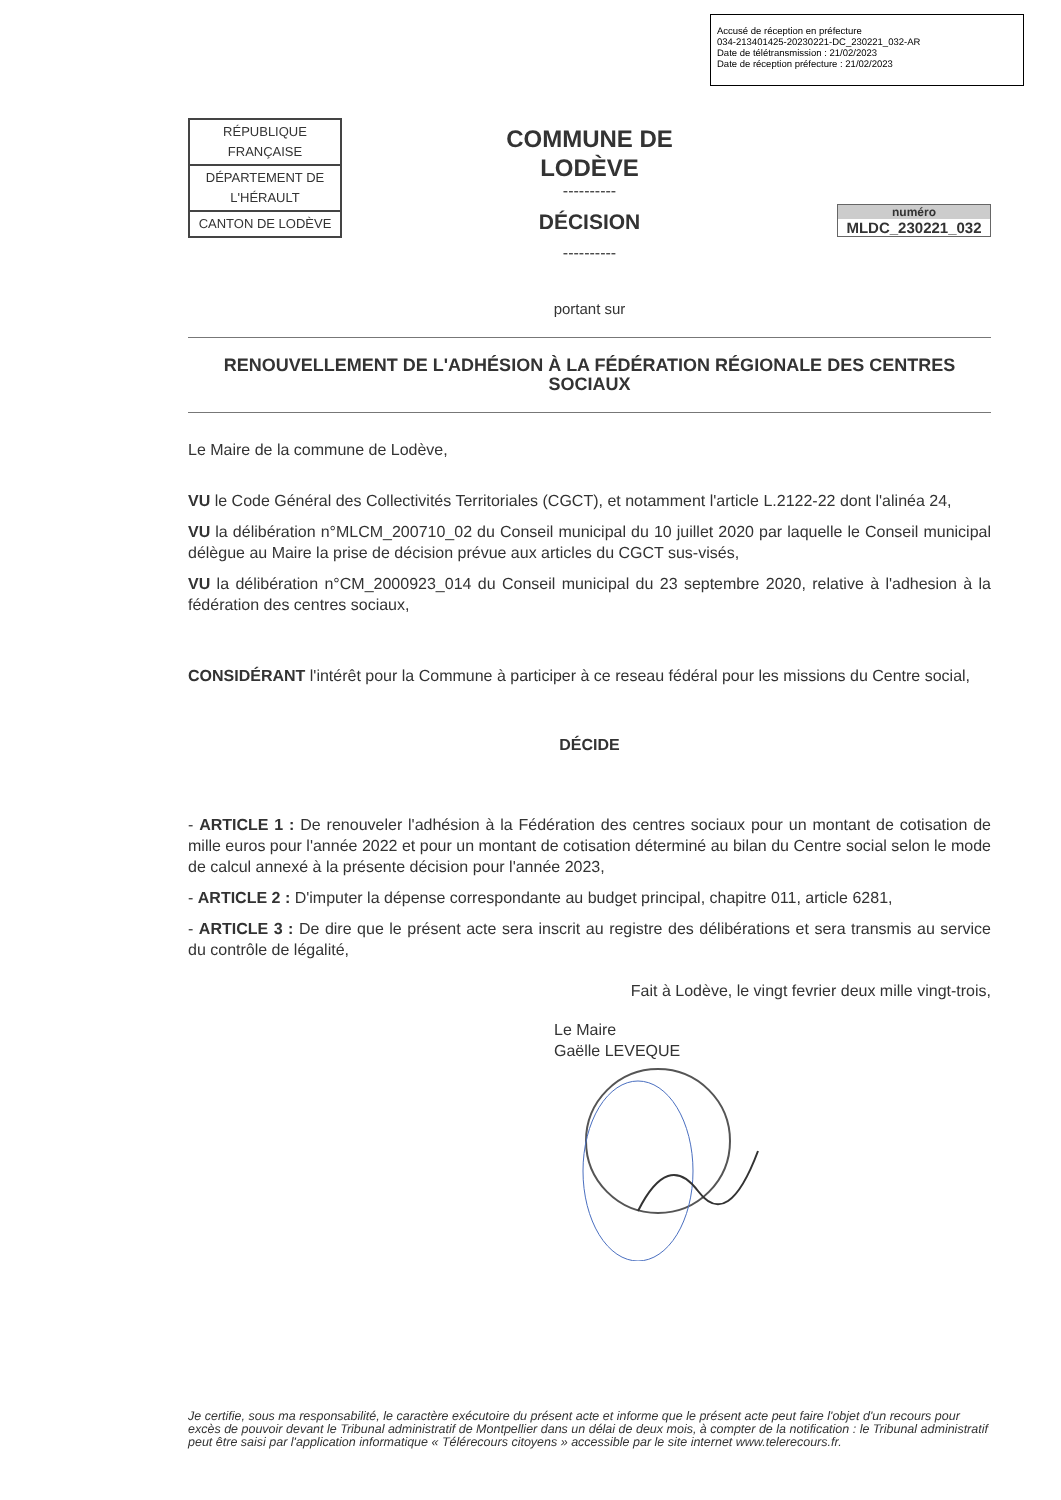Accusé de réception en préfecture
034-213401425-20230221-DC_230221_032-AR
Date de télétransmission : 21/02/2023
Date de réception préfecture : 21/02/2023
| RÉPUBLIQUE FRANÇAISE |
| DÉPARTEMENT DE L'HÉRAULT |
| CANTON DE LODÈVE |
COMMUNE DE
LODÈVE
----------
DÉCISION
----------
numéro
MLDC_230221_032
portant sur
RENOUVELLEMENT DE L'ADHÉSION À LA FÉDÉRATION RÉGIONALE DES CENTRES SOCIAUX
Le Maire de la commune de Lodève,
VU le Code Général des Collectivités Territoriales (CGCT), et notamment l'article L.2122-22 dont l'alinéa 24,
VU la délibération n°MLCM_200710_02 du Conseil municipal du 10 juillet 2020 par laquelle le Conseil municipal délègue au Maire la prise de décision prévue aux articles du CGCT sus-visés,
VU la délibération n°CM_2000923_014 du Conseil municipal du 23 septembre 2020, relative à l'adhesion à la fédération des centres sociaux,
CONSIDÉRANT l'intérêt pour la Commune à participer à ce reseau fédéral pour les missions du Centre social,
DÉCIDE
- ARTICLE 1 : De renouveler l'adhésion à la Fédération des centres sociaux pour un montant de cotisation de mille euros pour l'année 2022 et pour un montant de cotisation déterminé au bilan du Centre social selon le mode de calcul annexé à la présente décision pour l'année 2023,
- ARTICLE 2 : D'imputer la dépense correspondante au budget principal, chapitre 011, article 6281,
- ARTICLE 3 : De dire que le présent acte sera inscrit au registre des délibérations et sera transmis au service du contrôle de légalité,
Fait à Lodève, le vingt fevrier deux mille vingt-trois,
Le Maire
Gaëlle LEVEQUE
Je certifie, sous ma responsabilité, le caractère exécutoire du présent acte et informe que le présent acte peut faire l'objet d'un recours pour excès de pouvoir devant le Tribunal administratif de Montpellier dans un délai de deux mois, à compter de la notification : le Tribunal administratif peut être saisi par l'application informatique « Télérecours citoyens » accessible par le site internet www.telerecours.fr.